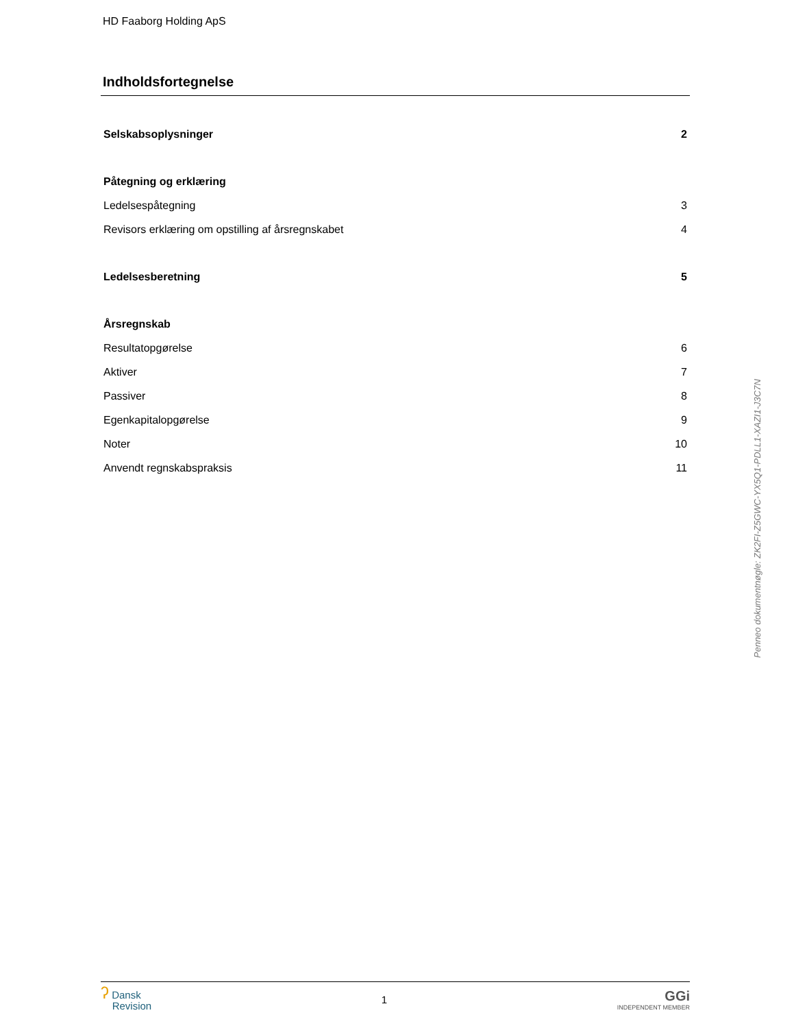HD Faaborg Holding ApS
Indholdsfortegnelse
Selskabsoplysninger 2
Påtegning og erklæring
Ledelsespåtegning 3
Revisors erklæring om opstilling af årsregnskabet 4
Ledelsesberetning 5
Årsregnskab
Resultatopgørelse 6
Aktiver 7
Passiver 8
Egenkapitalopgørelse 9
Noter 10
Anvendt regnskabspraksis 11
Penneo dokumentnøgle: ZK2FI-Z5GWC-YX5Q1-PDLL1-XAZI1-J3C7N
ʔ Dansk
Revision
1
GGi
INDEPENDENT MEMBER